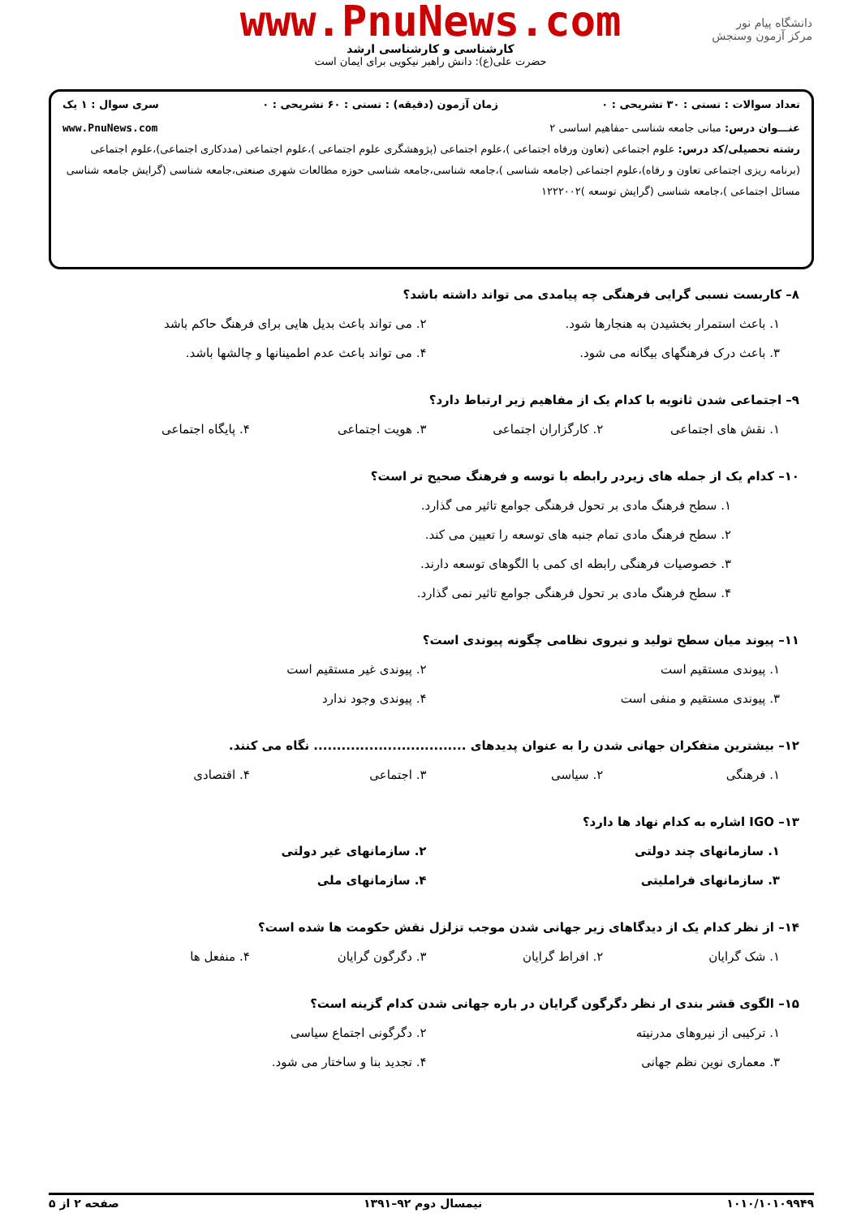دانشگاه پیام نور
مرکز آزمون وسنجش
www.PnuNews.com
کارشناسی و کارشناسی ارشد
حضرت علی(ع): دانش راهبر نیکویی برای ایمان است
تعداد سوالات : تستی : ۳۰ تشریحی : ۰ زمان آزمون (دقیقه) : تستی : ۶۰ تشریحی : ۰ سری سوال : ۱ یک
عنـــوان درس: مبانی جامعه شناسی -مفاهیم اساسی ۲ www.PnuNews.com
رشته تحصیلی/کد درس: علوم اجتماعی (تعاون ورفاه اجتماعی )،علوم اجتماعی (پژوهشگری علوم اجتماعی )،علوم اجتماعی (مددکاری اجتماعی)،علوم اجتماعی (برنامه ریزی اجتماعی تعاون و رفاه)،علوم اجتماعی (جامعه شناسی )،جامعه شناسی،جامعه شناسی حوزه مطالعات شهری صنعتی،جامعه شناسی (گرایش جامعه شناسی مسائل اجتماعی )،جامعه شناسی (گرایش توسعه )۱۲۲۲۰۰۲
۸– کاربست نسبی گرایی فرهنگی چه پیامدی می تواند داشته باشد؟
۱. باعث استمرار بخشیدن به هنجارها شود.
۲. می تواند باعث بدیل هایی برای فرهنگ حاکم باشد
۳. باعث درک فرهنگهای بیگانه می شود.
۴. می تواند باعث عدم اطمینانها و چالشها باشد.
۹– اجتماعی شدن ثانویه با کدام یک از مفاهیم زیر ارتباط دارد؟
۱. نقش های اجتماعی
۲. کارگزاران اجتماعی
۳. هویت اجتماعی
۴. پایگاه اجتماعی
۱۰– کدام یک از جمله های زیردر رابطه با توسه و فرهنگ صحیح تر است؟
۱. سطح فرهنگ مادی بر تحول فرهنگی جوامع تاثیر می گذارد.
۲. سطح فرهنگ مادی تمام جنبه های توسعه را تعیین می کند.
۳. خصوصیات فرهنگی رابطه ای کمی با الگوهای توسعه دارند.
۴. سطح فرهنگ مادی بر تحول فرهنگی جوامع تاثیر نمی گذارد.
۱۱– پیوند میان سطح تولید و نیروی نظامی چگونه پیوندی است؟
۱. پیوندی مستقیم است
۲. پیوندی غیر مستقیم است
۳. پیوندی مستقیم و منفی است
۴. پیوندی وجود ندارد
۱۲– بیشترین متفکران جهانی شدن را به عنوان پدیدهای ................................. نگاه می کنند.
۱. فرهنگی
۲. سیاسی
۳. اجتماعی
۴. اقتصادی
۱۳– IGO اشاره به کدام نهاد ها دارد؟
۱. سازمانهای چند دولتی
۲. سازمانهای غیر دولتی
۳. سازمانهای فراملیتی
۴. سازمانهای ملی
۱۴– از نظر کدام یک از دیدگاهای زیر جهانی شدن موجب تزلزل نقش حکومت ها شده است؟
۱. شک گرایان
۲. افراط گرایان
۳. دگرگون گرایان
۴. منفعل ها
۱۵– الگوی قشر بندی ار نظر دگرگون گرایان در باره جهانی شدن کدام گزینه است؟
۱. ترکیبی از نیروهای مدرنیته
۲. دگرگونی اجتماع سیاسی
۳. معماری نوین نظم جهانی
۴. تجدید بنا و ساختار می شود.
۱۰۱۰/۱۰۱۰۹۹۴۹ نیمسال دوم ۹۲–۱۳۹۱ صفحه ۲ از ۵